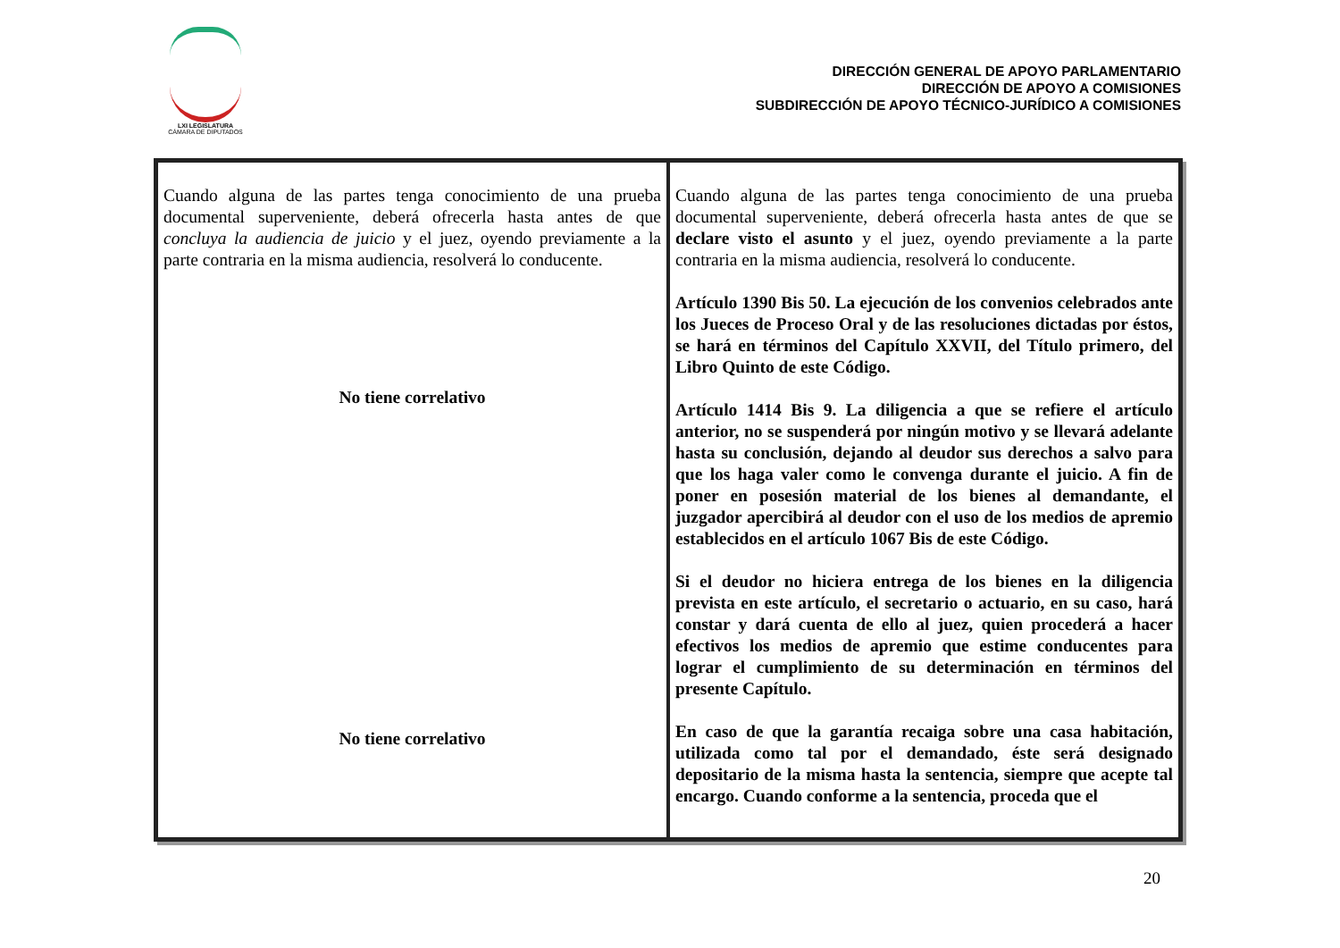LXI LEGISLATURA
CÁMARA DE DIPUTADOS
DIRECCIÓN GENERAL DE APOYO PARLAMENTARIO
DIRECCIÓN DE APOYO A COMISIONES
SUBDIRECCIÓN DE APOYO TÉCNICO-JURÍDICO A COMISIONES
| Cuando alguna de las partes tenga conocimiento de una prueba documental superveniente, deberá ofrecerla hasta antes de que concluya la audiencia de juicio y el juez, oyendo previamente a la parte contraria en la misma audiencia, resolverá lo conducente. No tiene correlativo No tiene correlativo | Cuando alguna de las partes tenga conocimiento de una prueba documental superveniente, deberá ofrecerla hasta antes de que se declare visto el asunto y el juez, oyendo previamente a la parte contraria en la misma audiencia, resolverá lo conducente. Artículo 1390 Bis 50. La ejecución de los convenios celebrados ante los Jueces de Proceso Oral y de las resoluciones dictadas por éstos, se hará en términos del Capítulo XXVII, del Título primero, del Libro Quinto de este Código. Artículo 1414 Bis 9. La diligencia a que se refiere el artículo anterior, no se suspenderá por ningún motivo y se llevará adelante hasta su conclusión, dejando al deudor sus derechos a salvo para que los haga valer como le convenga durante el juicio. A fin de poner en posesión material de los bienes al demandante, el juzgador apercibirá al deudor con el uso de los medios de apremio establecidos en el artículo 1067 Bis de este Código. Si el deudor no hiciera entrega de los bienes en la diligencia prevista en este artículo, el secretario o actuario, en su caso, hará constar y dará cuenta de ello al juez, quien procederá a hacer efectivos los medios de apremio que estime conducentes para lograr el cumplimiento de su determinación en términos del presente Capítulo. En caso de que la garantía recaiga sobre una casa habitación, utilizada como tal por el demandado, éste será designado depositario de la misma hasta la sentencia, siempre que acepte tal encargo. Cuando conforme a la sentencia, proceda que el |
20